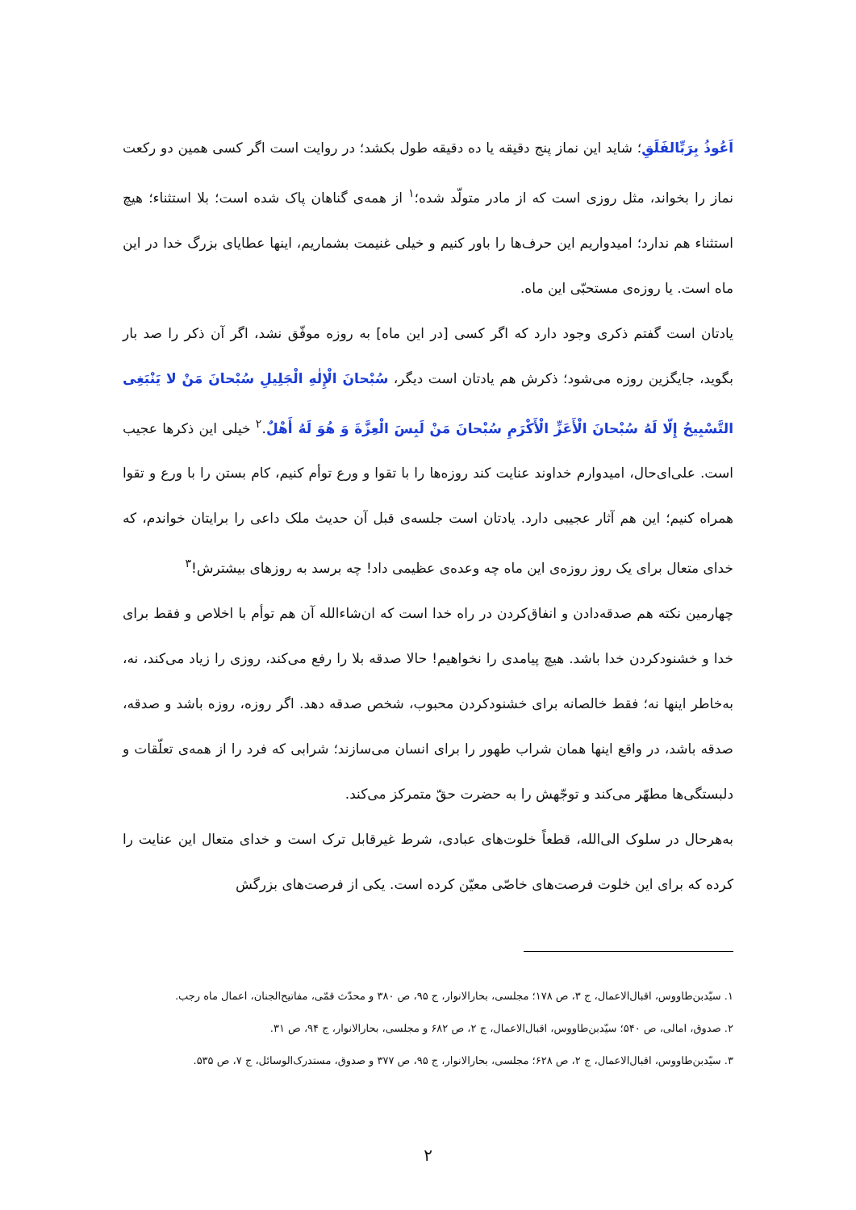اَعُوذُ بِرَبِّالفَلَقِ؛ شاید این نماز پنج دقیقه یا ده دقیقه طول بکشد؛ در روایت است اگر کسی همین دو رکعت نماز را بخواند، مثل روزی است که از مادر متولّد شده؛<sup>۱</sup> از همه‌ی گناهان پاک شده است؛ بلا استثناء؛ هیچ استثناء هم ندارد؛ امیدواریم این حرف‌ها را باور کنیم و خیلی غنیمت بشماریم، اینها عطایای بزرگ خدا در این ماه است. یا روزه‌ی مستحبّی این ماه.
یادتان است گفتم ذکری وجود دارد که اگر کسی [در این ماه] به روزه موفّق نشد، اگر آن ذکر را صد بار بگوید، جایگزین روزه می‌شود؛ ذکرش هم یادتان است دیگر، سُبْحانَ الْإِلٰهِ الْجَلِیلِ سُبْحانَ مَنْ لا یَنْبَغِی التَّسْبِیحُ إِلّا لَهُ سُبْحانَ الْأَعَزِّ الْأَکْرَمِ سُبْحانَ مَنْ لَبِسَ الْعِزَّةَ وَ هُوَ لَهُ أَهْلٌ.<sup>۲</sup> خیلی این ذکرها عجیب است. علی‌ای‌حال، امیدوارم خداوند عنایت کند روزه‌ها را با تقوا و ورع توأم کنیم، کام بستن را با ورع و تقوا همراه کنیم؛ این هم آثار عجیبی دارد. یادتان است جلسه‌ی قبل آن حدیث ملک داعی را برایتان خواندم، که خدای متعال برای یک روز روزه‌ی این ماه چه وعده‌ی عظیمی داد! چه برسد به روزهای بیشترش!<sup>۳</sup>
چهارمین نکته هم صدقه‌دادن و انفاق‌کردن در راه خدا است که ان‌شاءالله آن هم توأم با اخلاص و فقط برای خدا و خشنودکردن خدا باشد. هیچ پیامدی را نخواهیم! حالا صدقه بلا را رفع می‌کند، روزی را زیاد می‌کند، نه، به‌خاطر اینها نه؛ فقط خالصانه برای خشنودکردن محبوب، شخص صدقه دهد. اگر روزه، روزه باشد و صدقه، صدقه باشد، در واقع اینها همان شراب طهور را برای انسان می‌سازند؛ شرابی که فرد را از همه‌ی تعلّقات و دلبستگی‌ها مطهّر می‌کند و توجّهش را به حضرت حقّ متمرکز می‌کند.
به‌هرحال در سلوک الی‌الله، قطعاً خلوت‌های عبادی، شرط غیرقابل ترک است و خدای متعال این عنایت را کرده که برای این خلوت فرصت‌های خاصّی معیّن کرده است. یکی از فرصت‌های بزرگش
۱. سیّدبن‌طاووس، اقبال‌الاعمال، ج ۳، ص ۱۷۸؛ مجلسی، بحارالانوار، ج ۹۵، ص ۳۸۰ و محدّث قمّی، مفاتیح‌الجنان، اعمال ماه رجب.
۲. صدوق، امالی، ص ۵۴۰؛ سیّدبن‌طاووس، اقبال‌الاعمال، ج ۲، ص ۶۸۲ و مجلسی، بحارالانوار، ج ۹۴، ص ۳۱.
۳. سیّدبن‌طاووس، اقبال‌الاعمال، ج ۲، ص ۶۲۸؛ مجلسی، بحارالانوار، ج ۹۵، ص ۳۷۷ و صدوق، مستدرک‌الوسائل، ج ۷، ص ۵۳۵.
۲